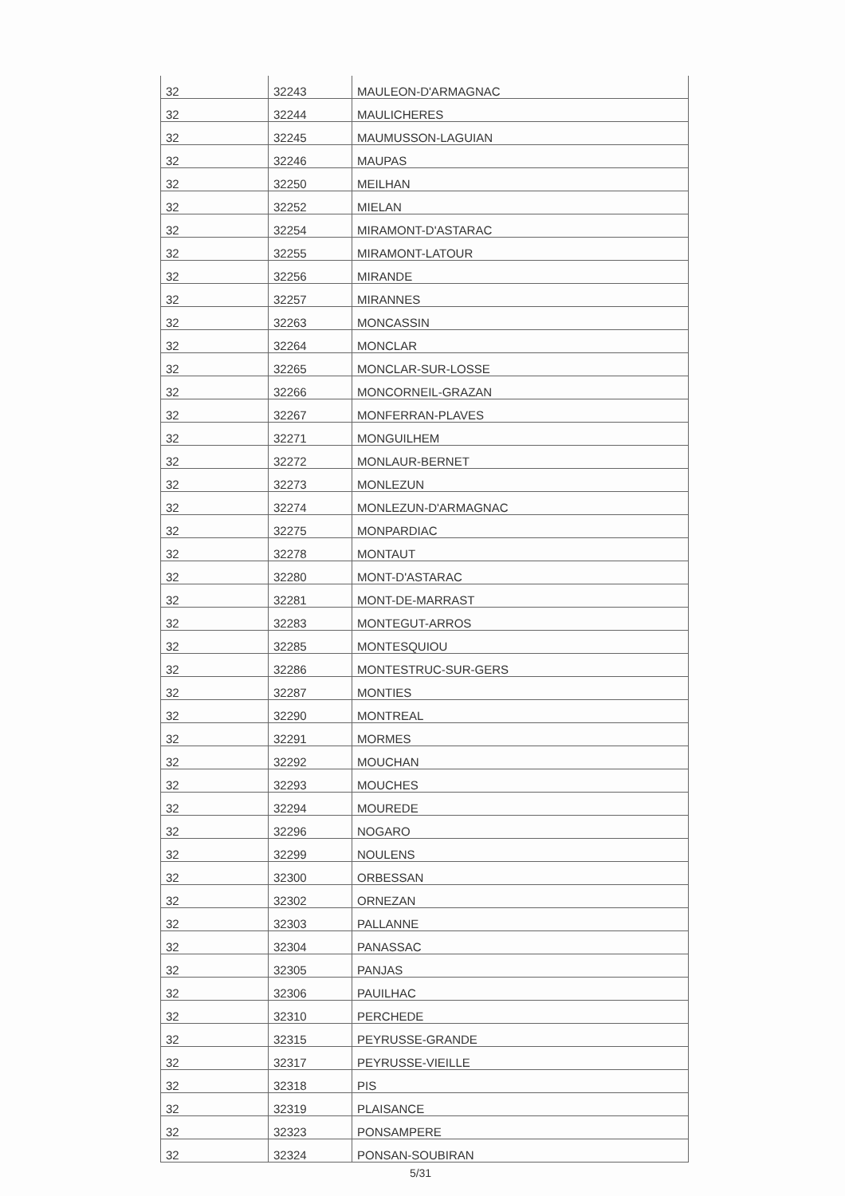| 32 | 32243 | MAULEON-D'ARMAGNAC |
| 32 | 32244 | MAULICHERES |
| 32 | 32245 | MAUMUSSON-LAGUIAN |
| 32 | 32246 | MAUPAS |
| 32 | 32250 | MEILHAN |
| 32 | 32252 | MIELAN |
| 32 | 32254 | MIRAMONT-D'ASTARAC |
| 32 | 32255 | MIRAMONT-LATOUR |
| 32 | 32256 | MIRANDE |
| 32 | 32257 | MIRANNES |
| 32 | 32263 | MONCASSIN |
| 32 | 32264 | MONCLAR |
| 32 | 32265 | MONCLAR-SUR-LOSSE |
| 32 | 32266 | MONCORNEIL-GRAZAN |
| 32 | 32267 | MONFERRAN-PLAVES |
| 32 | 32271 | MONGUILHEM |
| 32 | 32272 | MONLAUR-BERNET |
| 32 | 32273 | MONLEZUN |
| 32 | 32274 | MONLEZUN-D'ARMAGNAC |
| 32 | 32275 | MONPARDIAC |
| 32 | 32278 | MONTAUT |
| 32 | 32280 | MONT-D'ASTARAC |
| 32 | 32281 | MONT-DE-MARRAST |
| 32 | 32283 | MONTEGUT-ARROS |
| 32 | 32285 | MONTESQUIOU |
| 32 | 32286 | MONTESTRUC-SUR-GERS |
| 32 | 32287 | MONTIES |
| 32 | 32290 | MONTREAL |
| 32 | 32291 | MORMES |
| 32 | 32292 | MOUCHAN |
| 32 | 32293 | MOUCHES |
| 32 | 32294 | MOUREDE |
| 32 | 32296 | NOGARO |
| 32 | 32299 | NOULENS |
| 32 | 32300 | ORBESSAN |
| 32 | 32302 | ORNEZAN |
| 32 | 32303 | PALLANNE |
| 32 | 32304 | PANASSAC |
| 32 | 32305 | PANJAS |
| 32 | 32306 | PAUILHAC |
| 32 | 32310 | PERCHEDE |
| 32 | 32315 | PEYRUSSE-GRANDE |
| 32 | 32317 | PEYRUSSE-VIEILLE |
| 32 | 32318 | PIS |
| 32 | 32319 | PLAISANCE |
| 32 | 32323 | PONSAMPERE |
| 32 | 32324 | PONSAN-SOUBIRAN |
5/31